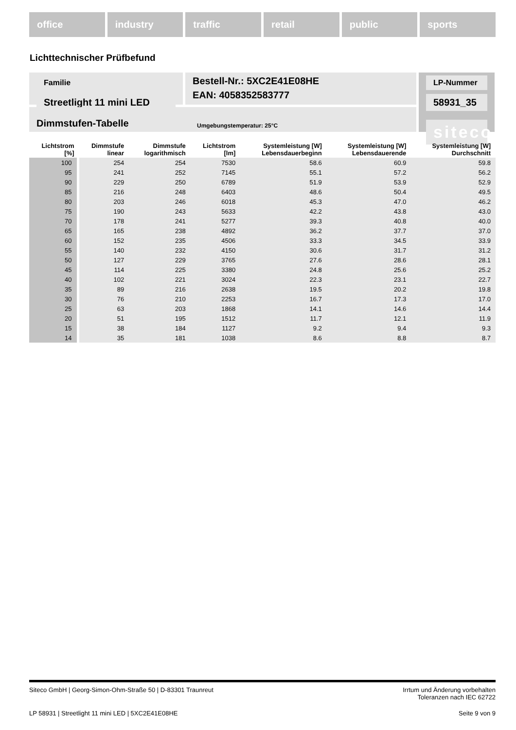office industry traffic retail public sports
Lichttechnischer Prüfbefund
Familie
Streetlight 11 mini LED
Bestell-Nr.: 5XC2E41E08HE
EAN: 4058352583777
LP-Nummer
58931_35
siteco
Dimmstufen-Tabelle Umgebungstemperatur: 25°C
| Lichtstrom [%] | Dimmstufe linear | Dimmstufe logarithmisch | Lichtstrom [lm] | Systemleistung [W] Lebensdauerbeginn | Systemleistung [W] Lebensdauerende | Systemleistung [W] Durchschnitt |
| --- | --- | --- | --- | --- | --- | --- |
| 100 | 254 | 254 | 7530 | 58.6 | 60.9 | 59.8 |
| 95 | 241 | 252 | 7145 | 55.1 | 57.2 | 56.2 |
| 90 | 229 | 250 | 6789 | 51.9 | 53.9 | 52.9 |
| 85 | 216 | 248 | 6403 | 48.6 | 50.4 | 49.5 |
| 80 | 203 | 246 | 6018 | 45.3 | 47.0 | 46.2 |
| 75 | 190 | 243 | 5633 | 42.2 | 43.8 | 43.0 |
| 70 | 178 | 241 | 5277 | 39.3 | 40.8 | 40.0 |
| 65 | 165 | 238 | 4892 | 36.2 | 37.7 | 37.0 |
| 60 | 152 | 235 | 4506 | 33.3 | 34.5 | 33.9 |
| 55 | 140 | 232 | 4150 | 30.6 | 31.7 | 31.2 |
| 50 | 127 | 229 | 3765 | 27.6 | 28.6 | 28.1 |
| 45 | 114 | 225 | 3380 | 24.8 | 25.6 | 25.2 |
| 40 | 102 | 221 | 3024 | 22.3 | 23.1 | 22.7 |
| 35 | 89 | 216 | 2638 | 19.5 | 20.2 | 19.8 |
| 30 | 76 | 210 | 2253 | 16.7 | 17.3 | 17.0 |
| 25 | 63 | 203 | 1868 | 14.1 | 14.6 | 14.4 |
| 20 | 51 | 195 | 1512 | 11.7 | 12.1 | 11.9 |
| 15 | 38 | 184 | 1127 | 9.2 | 9.4 | 9.3 |
| 14 | 35 | 181 | 1038 | 8.6 | 8.8 | 8.7 |
Siteco GmbH | Georg-Simon-Ohm-Straße 50 | D-83301 Traunreut Irrtum und Änderung vorbehalten
Toleranzen nach IEC 62722
LP 58931 | Streetlight 11 mini LED | 5XC2E41E08HE Seite 9 von 9